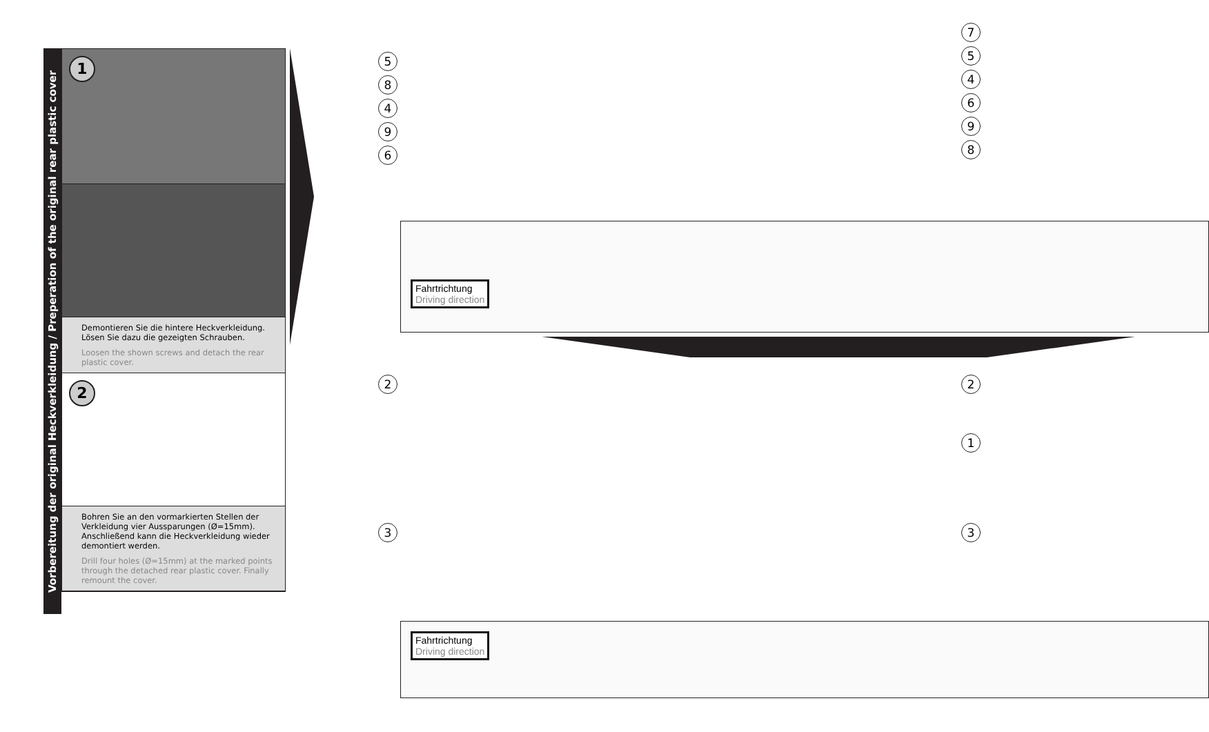Vorbereitung der original Heckverkleidung / Preperation of the original rear plastic cover
1
Demontieren Sie die hintere Heckverkleidung. Lösen Sie dazu die gezeigten Schrauben.
Loosen the shown screws and detach the rear plastic cover.
2
Bohren Sie an den vormarkierten Stellen der Verkleidung vier Aussparungen (Ø=15mm). Anschließend kann die Heckverkleidung wieder demontiert werden.
Drill four holes (Ø=15mm) at the marked points through the detached rear plastic cover. Finally remount the cover.
Fahrtrichtung
Driving direction
58496
754698
Fahrtrichtung
Driving direction
2
3
2
1
3